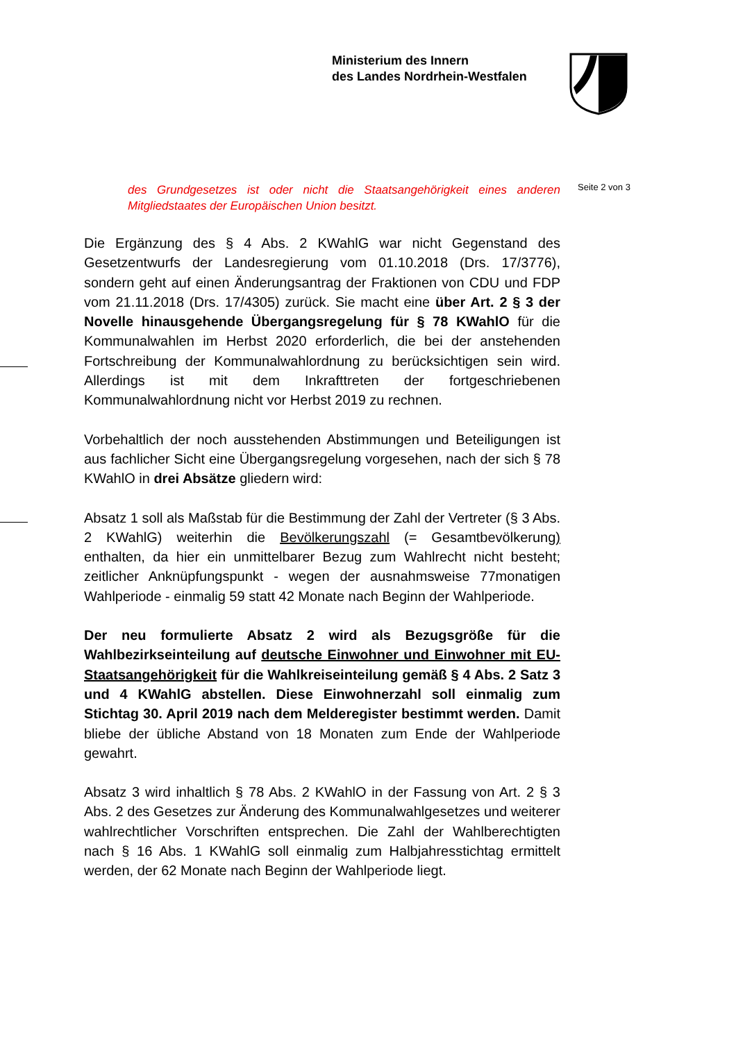Ministerium des Innern
des Landes Nordrhein-Westfalen
Seite 2 von 3
des Grundgesetzes ist oder nicht die Staatsangehörigkeit eines anderen Mitgliedstaates der Europäischen Union besitzt.
Die Ergänzung des § 4 Abs. 2 KWahlG war nicht Gegenstand des Gesetzentwurfs der Landesregierung vom 01.10.2018 (Drs. 17/3776), sondern geht auf einen Änderungsantrag der Fraktionen von CDU und FDP vom 21.11.2018 (Drs. 17/4305) zurück. Sie macht eine über Art. 2 § 3 der Novelle hinausgehende Übergangsregelung für § 78 KWahlO für die Kommunalwahlen im Herbst 2020 erforderlich, die bei der anstehenden Fortschreibung der Kommunalwahlordnung zu berücksichtigen sein wird. Allerdings ist mit dem Inkrafttreten der fortgeschriebenen Kommunalwahlordnung nicht vor Herbst 2019 zu rechnen.
Vorbehaltlich der noch ausstehenden Abstimmungen und Beteiligungen ist aus fachlicher Sicht eine Übergangsregelung vorgesehen, nach der sich § 78 KWahlO in drei Absätze gliedern wird:
Absatz 1 soll als Maßstab für die Bestimmung der Zahl der Vertreter (§ 3 Abs. 2 KWahlG) weiterhin die Bevölkerungszahl (= Gesamtbevölkerung) enthalten, da hier ein unmittelbarer Bezug zum Wahlrecht nicht besteht; zeitlicher Anknüpfungspunkt - wegen der ausnahmsweise 77monatigen Wahlperiode - einmalig 59 statt 42 Monate nach Beginn der Wahlperiode.
Der neu formulierte Absatz 2 wird als Bezugsgröße für die Wahlbezirkseinteilung auf deutsche Einwohner und Einwohner mit EU-Staatsangehörigkeit für die Wahlkreiseinteilung gemäß § 4 Abs. 2 Satz 3 und 4 KWahlG abstellen. Diese Einwohnerzahl soll einmalig zum Stichtag 30. April 2019 nach dem Melderegister bestimmt werden. Damit bliebe der übliche Abstand von 18 Monaten zum Ende der Wahlperiode gewahrt.
Absatz 3 wird inhaltlich § 78 Abs. 2 KWahlO in der Fassung von Art. 2 § 3 Abs. 2 des Gesetzes zur Änderung des Kommunalwahlgesetzes und weiterer wahlrechtlicher Vorschriften entsprechen. Die Zahl der Wahlberechtigten nach § 16 Abs. 1 KWahlG soll einmalig zum Halbjahresstichtag ermittelt werden, der 62 Monate nach Beginn der Wahlperiode liegt.